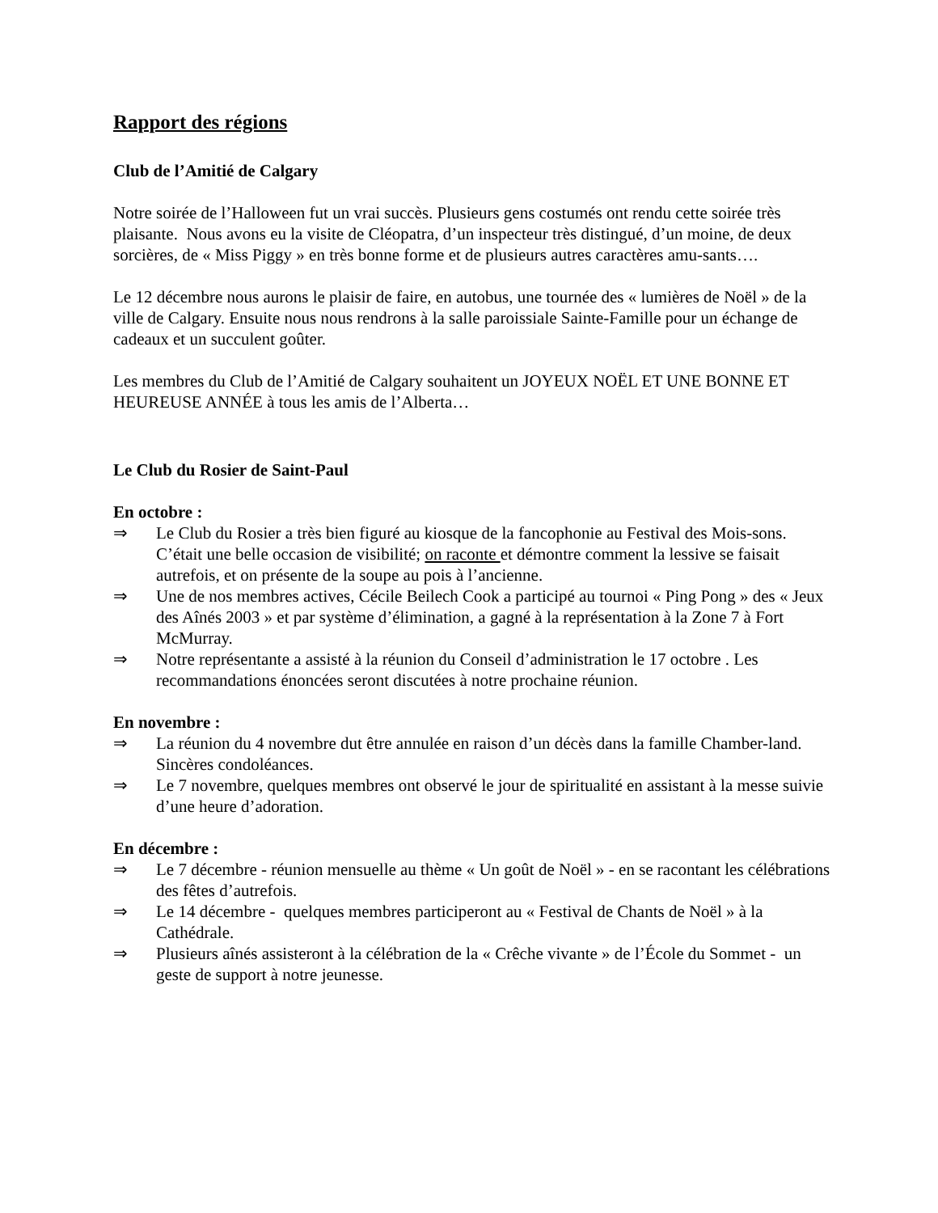Rapport des régions
Club de l’Amitié de Calgary
Notre soirée de l’Halloween fut un vrai succès. Plusieurs gens costumés ont rendu cette soirée très plaisante. Nous avons eu la visite de Cléopatra, d’un inspecteur très distingué, d’un moine, de deux sorcières, de « Miss Piggy » en très bonne forme et de plusieurs autres caractères amu-sants….
Le 12 décembre nous aurons le plaisir de faire, en autobus, une tournée des « lumières de Noël » de la ville de Calgary. Ensuite nous nous rendrons à la salle paroissiale Sainte-Famille pour un échange de cadeaux et un succulent goûter.
Les membres du Club de l’Amitié de Calgary souhaitent un JOYEUX NOËL ET UNE BONNE ET HEUREUSE ANNÉE à tous les amis de l’Alberta…
Le Club du Rosier de Saint-Paul
En octobre :
⇒ Le Club du Rosier a très bien figuré au kiosque de la fancophonie au Festival des Mois-sons. C’était une belle occasion de visibilité; on raconte et démontre comment la lessive se faisait autrefois, et on présente de la soupe au pois à l’ancienne.
⇒ Une de nos membres actives, Cécile Beilech Cook a participé au tournoi « Ping Pong » des « Jeux des Aînés 2003 » et par système d’élimination, a gagné à la représentation à la Zone 7 à Fort McMurray.
⇒ Notre représentante a assisté à la réunion du Conseil d’administration le 17 octobre . Les recommandations énoncées seront discutées à notre prochaine réunion.
En novembre :
⇒ La réunion du 4 novembre dut être annulée en raison d’un décès dans la famille Chamber-land. Sincères condoléances.
⇒ Le 7 novembre, quelques membres ont observé le jour de spiritualité en assistant à la messe suivie d’une heure d’adoration.
En décembre :
⇒ Le 7 décembre - réunion mensuelle au thème « Un goût de Noël » - en se racontant les célébrations des fêtes d’autrefois.
⇒ Le 14 décembre - quelques membres participeront au « Festival de Chants de Noël » à la Cathédrale.
⇒ Plusieurs aînés assisteront à la célébration de la « Crêche vivante » de l’École du Sommet - un geste de support à notre jeunesse.